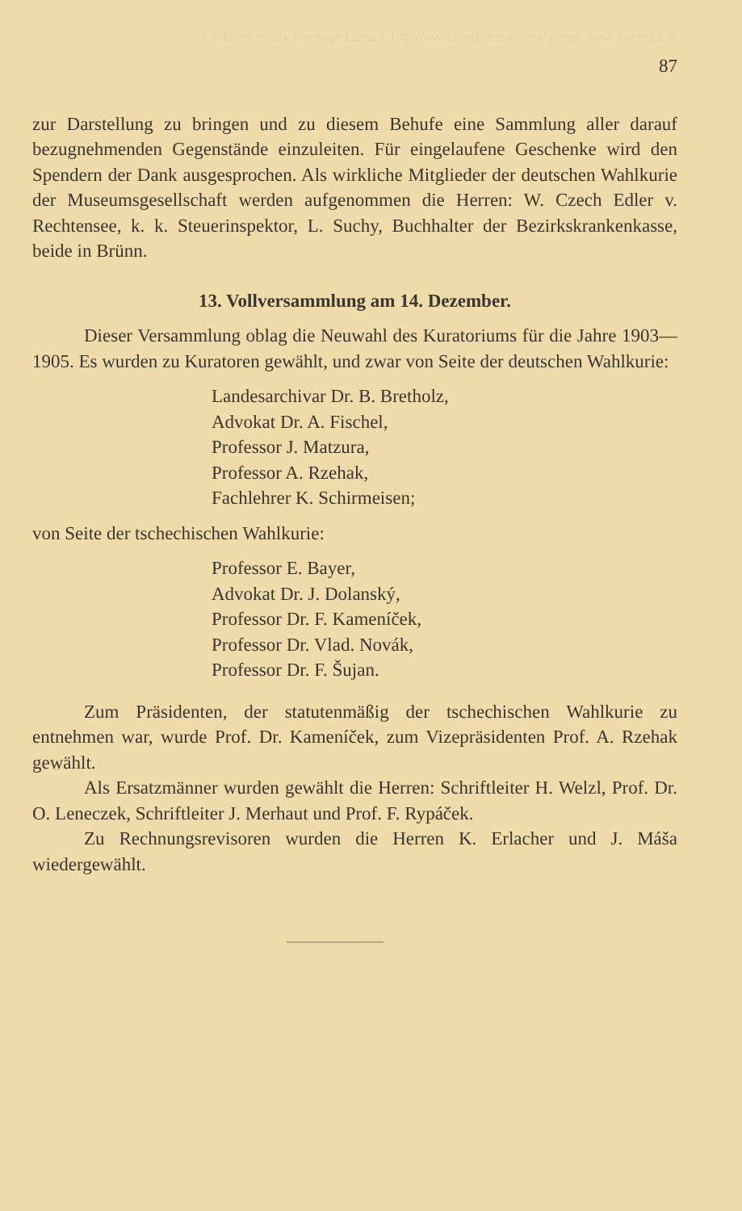© Biodiversity Heritage Library, http://www.biodiversitylibrary.org/; www.zobodat.at
87
zur Darstellung zu bringen und zu diesem Behufe eine Sammlung aller darauf bezugnehmenden Gegenstände einzuleiten. Für eingelaufene Geschenke wird den Spendern der Dank ausgesprochen. Als wirkliche Mitglieder der deutschen Wahlkurie der Museumsgesellschaft werden aufgenommen die Herren: W. Czech Edler v. Rechtensee, k. k. Steuerinspektor, L. Suchy, Buchhalter der Bezirkskrankenkasse, beide in Brünn.
13. Vollversammlung am 14. Dezember.
Dieser Versammlung oblag die Neuwahl des Kuratoriums für die Jahre 1903—1905. Es wurden zu Kuratoren gewählt, und zwar von Seite der deutschen Wahlkurie:
Landesarchivar Dr. B. Bretholz,
Advokat Dr. A. Fischel,
Professor J. Matzura,
Professor A. Rzehak,
Fachlehrer K. Schirmeisen;
von Seite der tschechischen Wahlkurie:
Professor E. Bayer,
Advokat Dr. J. Dolanský,
Professor Dr. F. Kameníček,
Professor Dr. Vlad. Novák,
Professor Dr. F. Šujan.
Zum Präsidenten, der statutenmäßig der tschechischen Wahlkurie zu entnehmen war, wurde Prof. Dr. Kameníček, zum Vizepräsidenten Prof. A. Rzehak gewählt.
Als Ersatzmänner wurden gewählt die Herren: Schriftleiter H. Welzl, Prof. Dr. O. Leneczek, Schriftleiter J. Merhaut und Prof. F. Rypáček.
Zu Rechnungsrevisoren wurden die Herren K. Erlacher und J. Máša wiedergewählt.